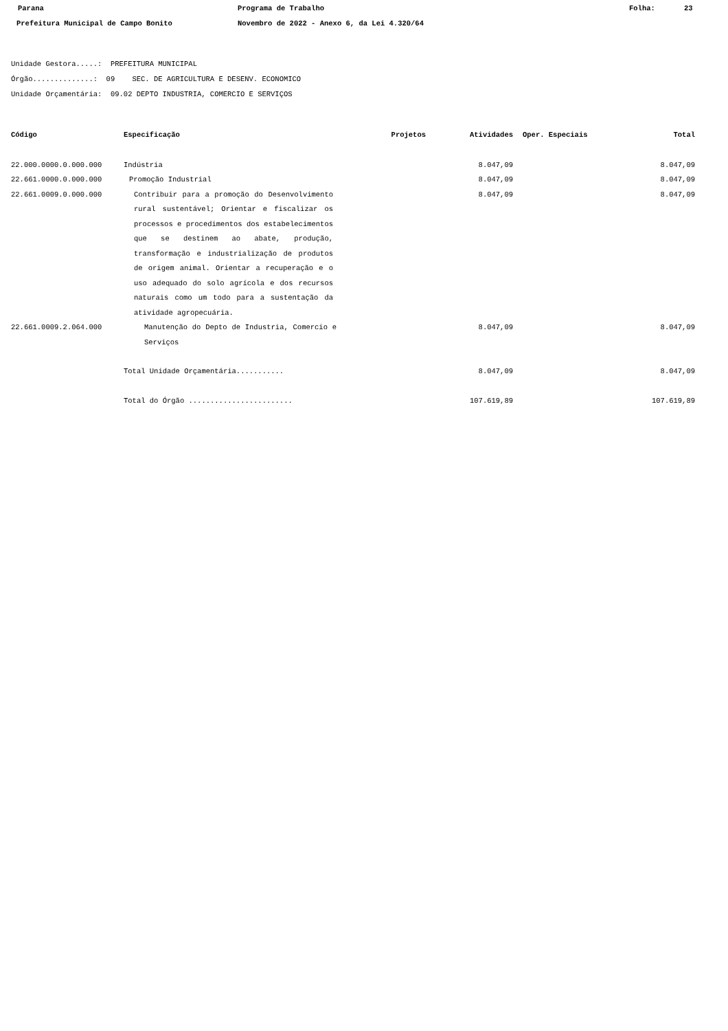Parana Programa de Trabalho Folha: 23
Prefeitura Municipal de Campo Bonito Novembro de 2022 - Anexo 6, da Lei 4.320/64
Unidade Gestora.....: PREFEITURA MUNICIPAL
Órgão..............: 09 SEC. DE AGRICULTURA E DESENV. ECONOMICO
Unidade Orçamentária: 09.02 DEPTO INDUSTRIA, COMERCIO E SERVIÇOS
| Código | Especificação | Projetos | Atividades | Oper. Especiais | Total |
| --- | --- | --- | --- | --- | --- |
| 22.000.0000.0.000.000 | Indústria | | 8.047,09 | | 8.047,09 |
| 22.661.0000.0.000.000 | Promoção Industrial | | 8.047,09 | | 8.047,09 |
| 22.661.0009.0.000.000 | Contribuir para a promoção do Desenvolvimento rural sustentável; Orientar e fiscalizar os processos e procedimentos dos estabelecimentos que se destinem ao abate, produção, transformação e industrialização de produtos de origem animal. Orientar a recuperação e o uso adequado do solo agrícola e dos recursos naturais como um todo para a sustentação da atividade agropecuária. | | 8.047,09 | | 8.047,09 |
| 22.661.0009.2.064.000 | Manutenção do Depto de Industria, Comercio e Serviços | | 8.047,09 | | 8.047,09 |
| | Total Unidade Orçamentária........... | | 8.047,09 | | 8.047,09 |
| | Total do Órgão ........................ | | 107.619,89 | | 107.619,89 |